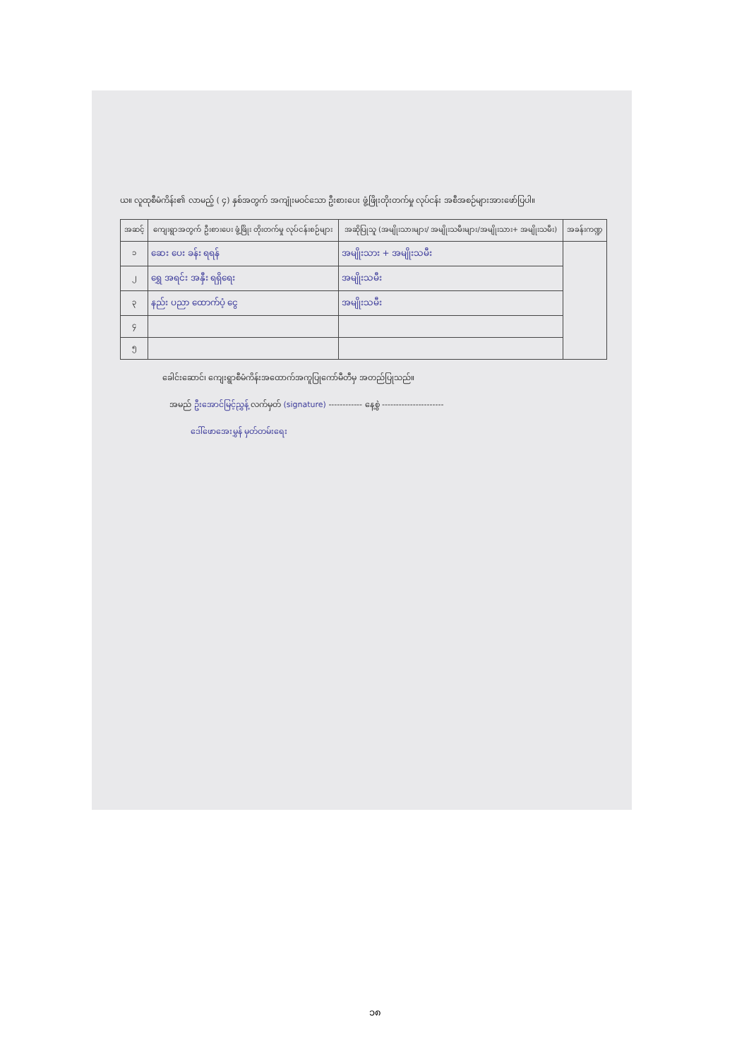ယ။ လူထုစီမံကိန်း၏ လာမည့် ( ၄) နှစ်အတွက် အကျုံးမဝင်သော ဦးစားပေး ဖွံ့ဖြိုးတိုးတက်မှု လုပ်ငန်း အစီအစဉ်များအားဖော်ပြပါ။
| အဆင့် | ကျေးရွာအတွက် ဦးစားပေး ဖွံ့ဖြိုး တိုးတက်မှု လုပ်ငန်းစဉ်များ | အဆိုပြုသူ (အမျိုးသားများ/ အမျိုးသမီးများ/အမျိုးသား+ အမျိုးသမီး) | အခန်းကဏ္ဍ |
| --- | --- | --- | --- |
| ၁ | ဆေး ပေး ခန်း ရရန် | အမျိုးသား + အမျိုးသမီး | |
| ၂ | ရွှေ အရင်း အနှီး ရရှိရေး | အမျိုးသမီး | |
| ၃ | နည်း ပညာ ထောက်ပံ့ ငွေ | အမျိုးသမီး | |
| ၄ | | | |
| ၅ | | | |
ခေါင်းဆောင်၊ ကျေးရွာစီမံကိန်းအထောက်အကူပြုကော်မီတီမှ အတည်ပြုသည်။
အမည် ဦးအောင်မြင့်ညွှန့် လက်မှတ် (signature) ------------ နေ့စွဲ ----------------------
ဒေါ်ဖောအေးမွှန် မှတ်တမ်းရေး
၁၈